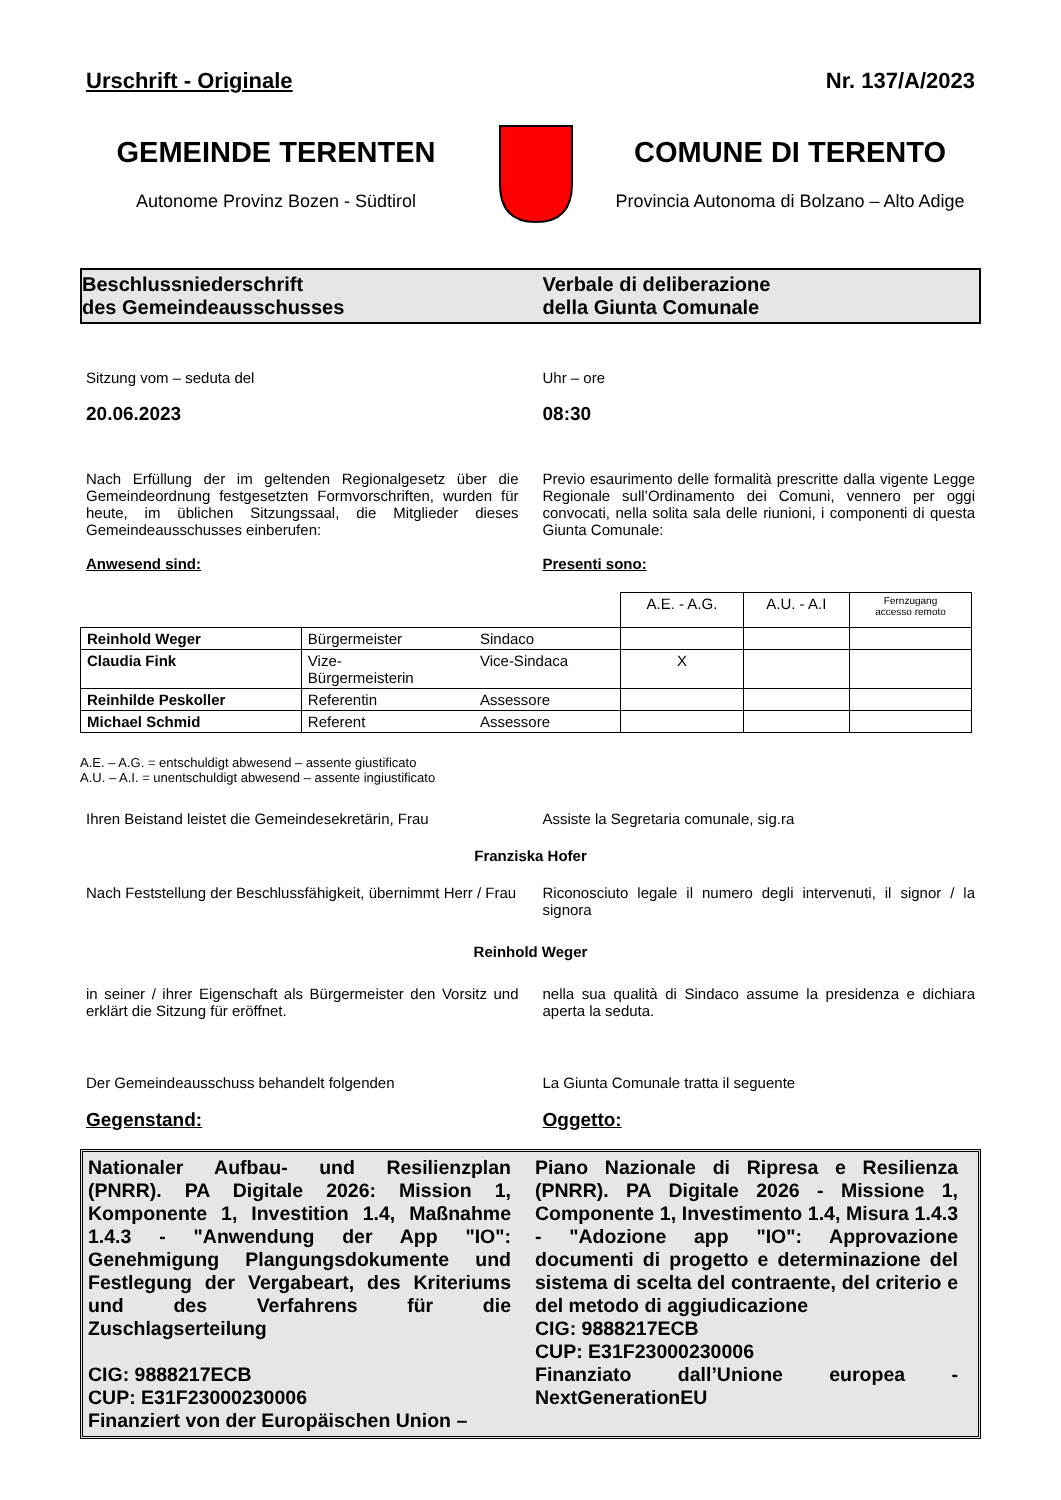Urschrift - Originale Nr. 137/A/2023
GEMEINDE TERENTEN
Autonome Provinz Bozen - Südtirol
COMUNE DI TERENTO
Provincia Autonoma di Bolzano – Alto Adige
Beschlussniederschrift
des Gemeindeausschusses
Verbale di deliberazione
della Giunta Comunale
Sitzung vom – seduta del
20.06.2023
Uhr – ore
08:30
Nach Erfüllung der im geltenden Regionalgesetz über die Gemeindeordnung festgesetzten Formvorschriften, wurden für heute, im üblichen Sitzungssaal, die Mitglieder dieses Gemeindeausschusses einberufen:
Anwesend sind:
Previo esaurimento delle formalità prescritte dalla vigente Legge Regionale sull’Ordinamento dei Comuni, vennero per oggi convocati, nella solita sala delle riunioni, i componenti di questa Giunta Comunale:
Presenti sono:
| | | | A.E. - A.G. | A.U. - A.I | Fernzugang accesso remoto |
| Reinhold Weger | Bürgermeister | Sindaco | | | |
| Claudia Fink | Vize- Bürgermeisterin | Vice-Sindaca | X | | |
| Reinhilde Peskoller | Referentin | Assessore | | | |
| Michael Schmid | Referent | Assessore | | | |
A.E. – A.G. = entschuldigt abwesend – assente giustificato
A.U. – A.I. = unentschuldigt abwesend – assente ingiustificato
Ihren Beistand leistet die Gemeindesekretärin, Frau
Assiste la Segretaria comunale, sig.ra
Franziska Hofer
Nach Feststellung der Beschlussfähigkeit, übernimmt Herr / Frau
Riconosciuto legale il numero degli intervenuti, il signor / la signora
Reinhold Weger
in seiner / ihrer Eigenschaft als Bürgermeister den Vorsitz und erklärt die Sitzung für eröffnet.
nella sua qualità di Sindaco assume la presidenza e dichiara aperta la seduta.
Der Gemeindeausschuss behandelt folgenden
La Giunta Comunale tratta il seguente
Gegenstand: Oggetto:
Nationaler Aufbau- und Resilienzplan (PNRR). PA Digitale 2026: Mission 1, Komponente 1, Investition 1.4, Maßnahme 1.4.3 - "Anwendung der App "IO": Genehmigung Plangungsdokumente und Festlegung der Vergabeart, des Kriteriums und des Verfahrens für die Zuschlagserteilung
CIG: 9888217ECB
CUP: E31F23000230006
Finanziert von der Europäischen Union –
Piano Nazionale di Ripresa e Resilienza (PNRR). PA Digitale 2026 - Missione 1, Componente 1, Investimento 1.4, Misura 1.4.3 - "Adozione app "IO": Approvazione documenti di progetto e determinazione del sistema di scelta del contraente, del criterio e del metodo di aggiudicazione
CIG: 9888217ECB
CUP: E31F23000230006
Finanziato dall’Unione europea - NextGenerationEU